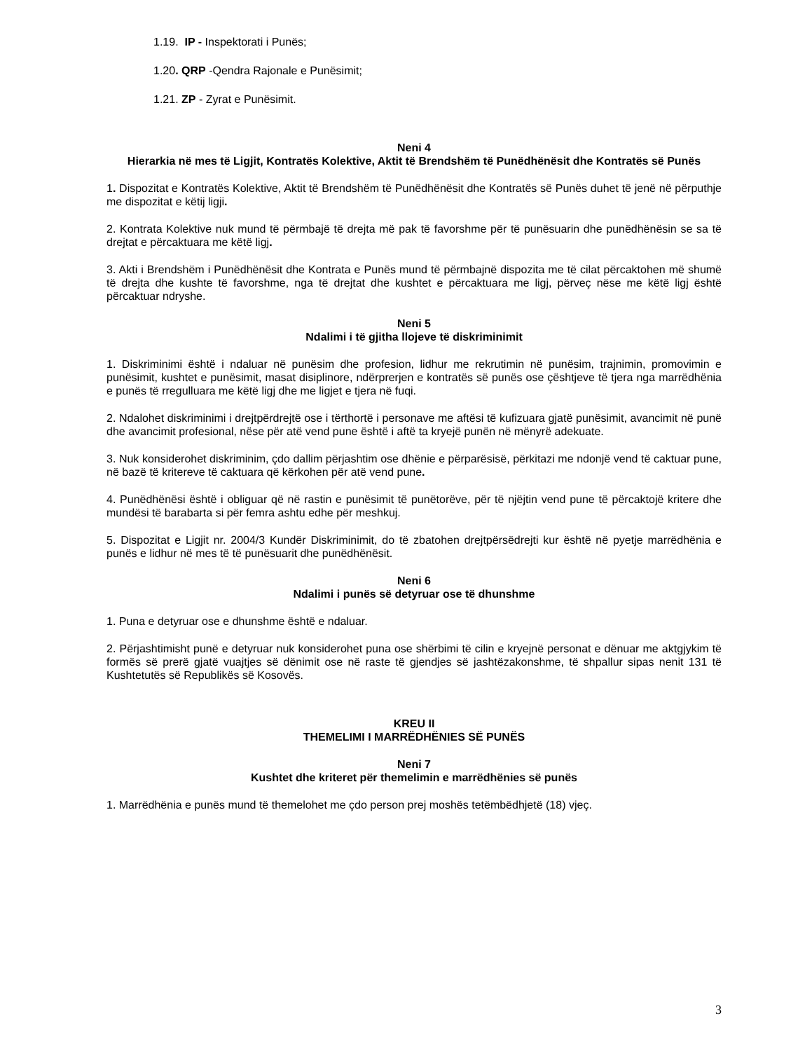1.19. IP - Inspektorati i Punës;
1.20. QRP -Qendra Rajonale e Punësimit;
1.21. ZP - Zyrat e Punësimit.
Neni 4
Hierarkia në mes të Ligjit, Kontratës Kolektive, Aktit të Brendshëm të Punëdhënësit dhe Kontratës së Punës
1. Dispozitat e Kontratës Kolektive, Aktit të Brendshëm të Punëdhënësit dhe Kontratës së Punës duhet të jenë në përputhje me dispozitat e këtij ligji.
2. Kontrata Kolektive nuk mund të përmbajë të drejta më pak të favorshme për të punësuarin dhe punëdhënësin se sa të drejtat e përcaktuara me këtë ligj.
3. Akti i Brendshëm i Punëdhënësit dhe Kontrata e Punës mund të përmbajnë dispozita me të cilat përcaktohen më shumë të drejta dhe kushte të favorshme, nga të drejtat dhe kushtet e përcaktuara me ligj, përveç nëse me këtë ligj është përcaktuar ndryshe.
Neni 5
Ndalimi i të gjitha llojeve të diskriminimit
1. Diskriminimi është i ndaluar në punësim dhe profesion, lidhur me rekrutimin në punësim, trajnimin, promovimin e punësimit, kushtet e punësimit, masat disiplinore, ndërprerjen e kontratës së punës ose çështjeve të tjera nga marrëdhënia e punës të rregulluara me këtë ligj dhe me ligjet e tjera në fuqi.
2. Ndalohet diskriminimi i drejtpërdrejtë ose i tërthortë i personave me aftësi të kufizuara gjatë punësimit, avancimit në punë dhe avancimit profesional, nëse për atë vend pune është i aftë ta kryejë punën në mënyrë adekuate.
3. Nuk konsiderohet diskriminim, çdo dallim përjashtim ose dhënie e përparësisë, përkitazi me ndonjë vend të caktuar pune, në bazë të kritereve të caktuara që kërkohen për atë vend pune.
4. Punëdhënësi është i obliguar që në rastin e punësimit të punëtorëve, për të njëjtin vend pune të përcaktojë kritere dhe mundësi të barabarta si për femra ashtu edhe për meshkuj.
5. Dispozitat e Ligjit nr. 2004/3 Kundër Diskriminimit, do të zbatohen drejtpërsëdrejti kur është në pyetje marrëdhënia e punës e lidhur në mes të të punësuarit dhe punëdhënësit.
Neni 6
Ndalimi i punës së detyruar ose të dhunshme
1. Puna e detyruar ose e dhunshme është e ndaluar.
2. Përjashtimisht punë e detyruar nuk konsiderohet puna ose shërbimi të cilin e kryejnë personat e dënuar me aktgjykim të formës së prerë gjatë vuajtjes së dënimit ose në raste të gjendjes së jashtëzakonshme, të shpallur sipas nenit 131 të Kushtetutës së Republikës së Kosovës.
KREU II
THEMELIMI I MARRËDHËNIES SË PUNËS
Neni 7
Kushtet dhe kriteret për themelimin e marrëdhënies së punës
1. Marrëdhënia e punës mund të themelohet me çdo person prej moshës tetëmbëdhjetë (18) vjeç.
3